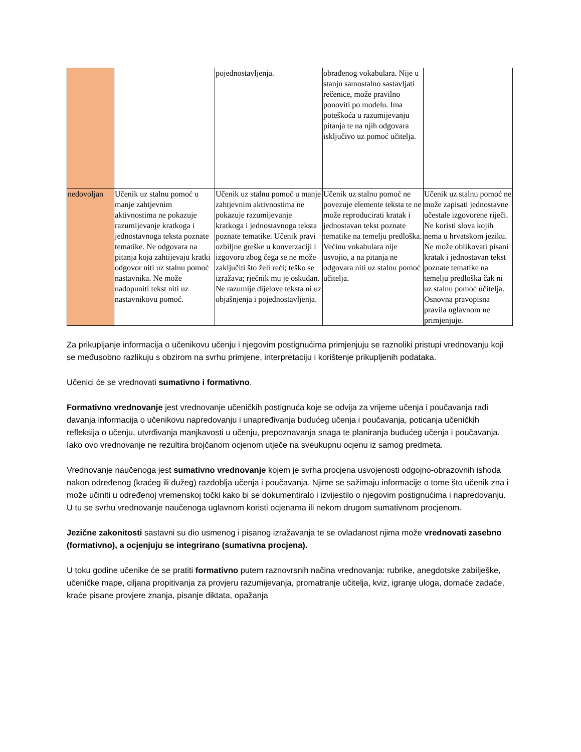| | | pojednostavljenja. | obrađenog vokabulara. Nije u stanju samostalno sastavljati rečenice, može pravilno ponoviti po modelu. Ima poteškoća u razumijevanju pitanja te na njih odgovara isključivo uz pomoć učitelja. | |
| nedovoljan | Učenik uz stalnu pomoć u manje zahtjevnim aktivnostima ne pokazuje razumijevanje kratkoga i jednostavnoga teksta poznate tematike. Ne odgovara na pitanja koja zahtijevaju kratki odgovor niti uz stalnu pomoć nastavnika. Ne može nadopuniti tekst niti uz nastavnikovu pomoć. | Učenik uz stalnu pomoć u manje zahtjevnim aktivnostima ne pokazuje razumijevanje kratkoga i jednostavnoga teksta poznate tematike. Učenik pravi ozbiljne greške u konverzaciji i izgovoru zbog čega se ne može zaključiti što želi reći; teško se izražava; rječnik mu je oskudan. Ne razumije dijelove teksta ni uz objašnjenja i pojednostavljenja. | Učenik uz stalnu pomoć ne povezuje elemente teksta te ne može reproducirati kratak i jednostavan tekst poznate tematike na temelju predloška. Većinu vokabulara nije usvojio, a na pitanja ne odgovara niti uz stalnu pomoć učitelja. | Učenik uz stalnu pomoć ne može zapisati jednostavne učestale izgovorene riječi. Ne koristi slova kojih nema u hrvatskom jeziku. Ne može oblikovati pisani kratak i jednostavan tekst poznate tematike na temelju predloška čak ni uz stalnu pomoć učitelja. Osnovna pravopisna pravila uglavnom ne primjenjuje. |
Za prikupljanje informacija o učenikovu učenju i njegovim postignućima primjenjuju se raznoliki pristupi vrednovanju koji se međusobno razlikuju s obzirom na svrhu primjene, interpretaciju i korištenje prikupljenih podataka.
Učenici će se vrednovati sumativno i formativno.
Formativno vrednovanje jest vrednovanje učeničkih postignuća koje se odvija za vrijeme učenja i poučavanja radi davanja informacija o učenikovu napredovanju i unapređivanja budućeg učenja i poučavanja, poticanja učeničkih refleksija o učenju, utvrđivanja manjkavosti u učenju, prepoznavanja snaga te planiranja budućeg učenja i poučavanja. Iako ovo vrednovanje ne rezultira brojčanom ocjenom utječe na sveukupnu ocjenu iz samog predmeta.
Vrednovanje naučenoga jest sumativno vrednovanje kojem je svrha procjena usvojenosti odgojno-obrazovnih ishoda nakon određenog (kraćeg ili dužeg) razdoblja učenja i poučavanja. Njime se sažimaju informacije o tome što učenik zna i može učiniti u određenoj vremenskoj točki kako bi se dokumentiralo i izvijestilo o njegovim postignućima i napredovanju. U tu se svrhu vrednovanje naučenoga uglavnom koristi ocjenama ili nekom drugom sumativnom procjenom.
Jezične zakonitosti sastavni su dio usmenog i pisanog izražavanja te se ovladanost njima može vrednovati zasebno (formativno), a ocjenjuju se integrirano (sumativna procjena).
U toku godine učenike će se pratiti formativno putem raznovrsnih načina vrednovanja: rubrike, anegdotske zabilješke, učeničke mape, ciljana propitivanja za provjeru razumijevanja, promatranje učitelja, kviz, igranje uloga, domaće zadaće, kraće pisane provjere znanja, pisanje diktata, opažanja